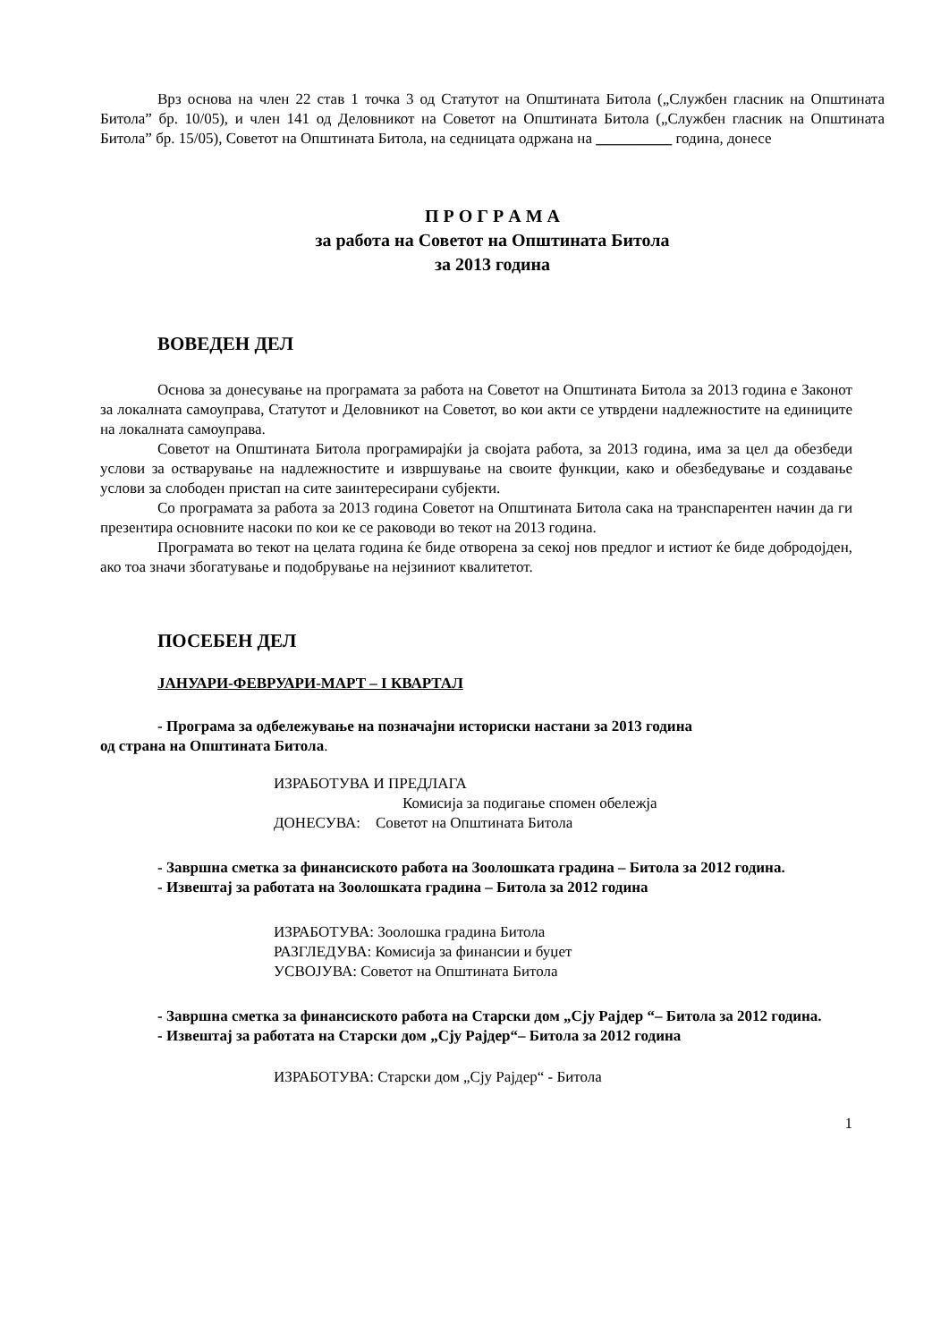Врз основа на член 22 став 1 точка 3 од Статутот на Општината Битола („Службен гласник на Општината Битола” бр. 10/05), и член 141 од Деловникот на Советот на Општината Битола („Службен гласник на Општината Битола” бр. 15/05), Советот на Општината Битола, на седницата одржана на __________ година, донесе
П Р О Г Р А М А
за работа на Советот на Општината Битола
за 2013 година
ВОВЕДЕН ДЕЛ
Основа за донесување на програмата за работа на Советот на Општината Битола за 2013 година е Законот за локалната самоуправа, Статутот и Деловникот на Советот, во кои акти се утврдени надлежностите на единиците на локалната самоуправа.
Советот на Општината Битола програмирајќи ја својата работа, за 2013 година, има за цел да обезбеди услови за остварување на надлежностите и извршување на своите функции, како и обезбедување и создавање услови за слободен пристап на сите заинтересирани субјекти.
Со програмата за работа за 2013 година Советот на Општината Битола сака на транспарентен начин да ги презентира основните насоки по кои ке се раководи во текот на 2013 година.
Програмата во текот на целата година ќе биде отворена за секој нов предлог и истиот ќе биде добродојден, ако тоа значи збогатување и подобрување на нејзиниот квалитетот.
ПОСЕБЕН ДЕЛ
ЈАНУАРИ-ФЕВРУАРИ-МАРТ – I КВАРТАЛ
- Програма за одбележување на позначајни историски настани за 2013 година
од страна на Општината Битола.
ИЗРАБОТУВА И ПРЕДЛАГА
Комисија за подигање спомен обележја
ДОНЕСУВА: Советот на Општината Битола
- Завршна сметка за финансиското работа на Зоолошката градина – Битола за 2012 година.
- Извештај за работата на Зоолошката градина – Битола за 2012 година
ИЗРАБОТУВА: Зоолошка градина Битола
РАЗГЛЕДУВА: Комисија за финансии и буџет
УСВОЈУВА: Советот на Општината Битола
- Завршна сметка за финансиското работа на Старски дом „Сју Рајдер “– Битола за 2012 година.
- Извештај за работата на Старски дом „Сју Рајдер“– Битола за 2012 година
ИЗРАБОТУВА: Старски дом „Сју Рајдер“ - Битола
1